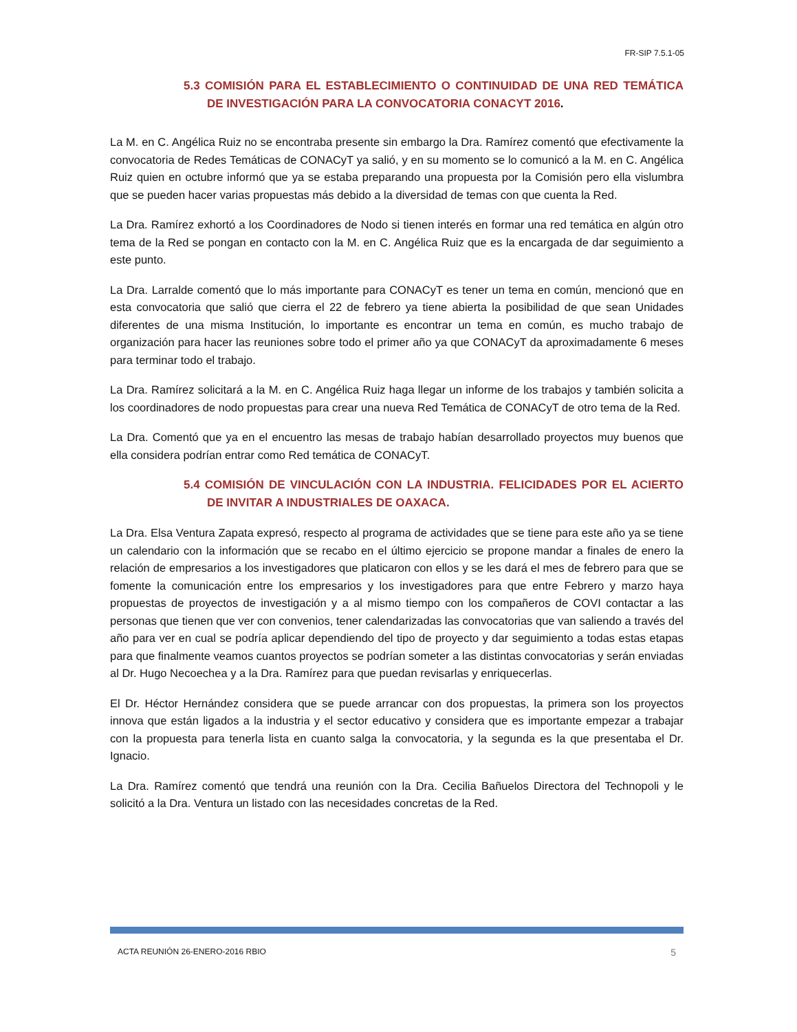FR-SIP 7.5.1-05
5.3 COMISIÓN PARA EL ESTABLECIMIENTO O CONTINUIDAD DE UNA RED TEMÁTICA DE INVESTIGACIÓN PARA LA CONVOCATORIA CONACYT 2016.
La M. en C. Angélica Ruiz no se encontraba presente sin embargo la Dra. Ramírez comentó que efectivamente la convocatoria de Redes Temáticas de CONACyT ya salió, y en su momento se lo comunicó a la M. en C. Angélica Ruiz quien en octubre informó que ya se estaba preparando una propuesta por la Comisión pero ella vislumbra que se pueden hacer varias propuestas más debido a la diversidad de temas con que cuenta la Red.
La Dra. Ramírez exhortó a los Coordinadores de Nodo si tienen interés en formar una red temática en algún otro tema de la Red se pongan en contacto con la M. en C. Angélica Ruiz que es la encargada de dar seguimiento a este punto.
La Dra. Larralde comentó que lo más importante para CONACyT es tener un tema en común, mencionó que en esta convocatoria que salió que cierra el 22 de febrero ya tiene abierta la posibilidad de que sean Unidades diferentes de una misma Institución, lo importante es encontrar un tema en común, es mucho trabajo de organización para hacer las reuniones sobre todo el primer año ya que CONACyT da aproximadamente 6 meses para terminar todo el trabajo.
La Dra. Ramírez solicitará a la M. en C. Angélica Ruiz haga llegar un informe de los trabajos y también solicita a los coordinadores de nodo propuestas para crear una nueva Red Temática de CONACyT de otro tema de la Red.
La Dra. Comentó que ya en el encuentro las mesas de trabajo habían desarrollado proyectos muy buenos que ella considera podrían entrar como Red temática de CONACyT.
5.4 COMISIÓN DE VINCULACIÓN CON LA INDUSTRIA. FELICIDADES POR EL ACIERTO DE INVITAR A INDUSTRIALES DE OAXACA.
La Dra. Elsa Ventura Zapata expresó, respecto al programa de actividades que se tiene para este año ya se tiene un calendario con la información que se recabo en el último ejercicio se propone mandar a finales de enero la relación de empresarios a los investigadores que platicaron con ellos y se les dará el mes de febrero para que se fomente la comunicación entre los empresarios y los investigadores para que entre Febrero y marzo haya propuestas de proyectos de investigación y a al mismo tiempo con los compañeros de COVI contactar a las personas que tienen que ver con convenios, tener calendarizadas las convocatorias que van saliendo a través del año para ver en cual se podría aplicar dependiendo del tipo de proyecto y dar seguimiento a todas estas etapas para que finalmente veamos cuantos proyectos se podrían someter a las distintas convocatorias y serán enviadas al Dr. Hugo Necoechea y a la Dra. Ramírez para que puedan revisarlas y enriquecerlas.
El Dr. Héctor Hernández considera que se puede arrancar con dos propuestas, la primera son los proyectos innova que están ligados a la industria y el sector educativo y considera que es importante empezar a trabajar con la propuesta para tenerla lista en cuanto salga la convocatoria, y la segunda es la que presentaba el Dr. Ignacio.
La Dra. Ramírez comentó que tendrá una reunión con la Dra. Cecilia Bañuelos Directora del Technopoli y le solicitó a la Dra. Ventura un listado con las necesidades concretas de la Red.
ACTA REUNIÓN 26-ENERO-2016 RBIO 5